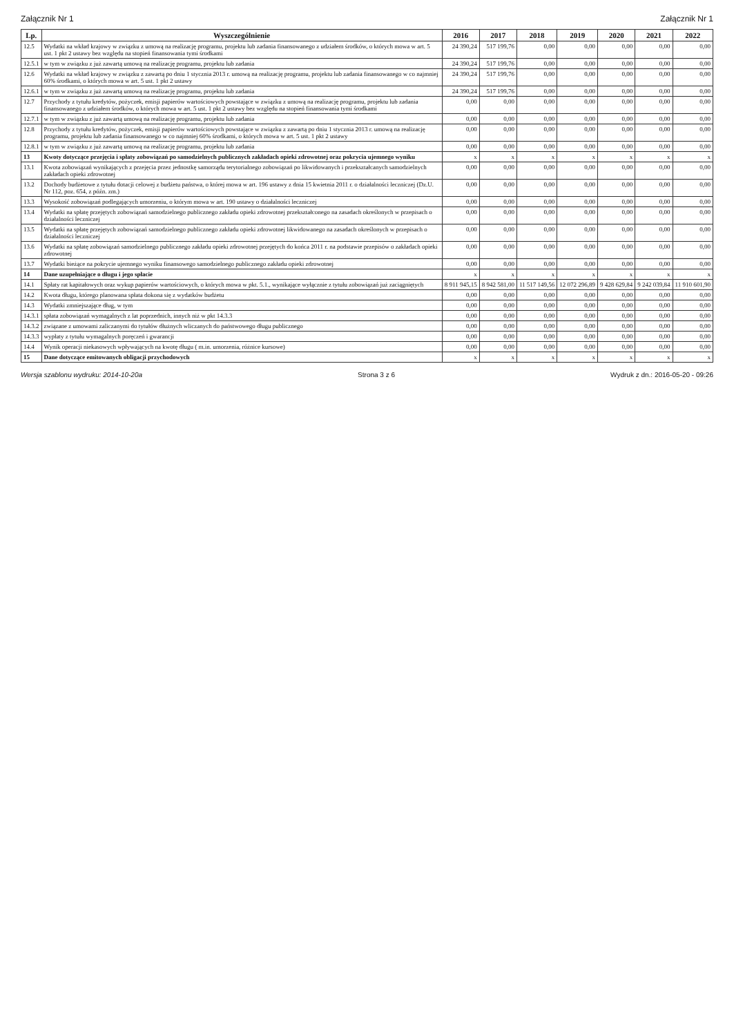Załącznik Nr 1 Załącznik Nr 1
| Lp. | Wyszczególnienie | 2016 | 2017 | 2018 | 2019 | 2020 | 2021 | 2022 |
| --- | --- | --- | --- | --- | --- | --- | --- | --- |
| 12.5 | Wydatki na wkład krajowy w związku z umową na realizację programu, projektu lub zadania finansowanego z udziałem środków, o których mowa w art. 5 ust. 1 pkt 2 ustawy bez względu na stopień finansowania tymi środkami | 24 390,24 | 517 199,76 | 0,00 | 0,00 | 0,00 | 0,00 | 0,00 |
| 12.5.1 | w tym w związku z już zawartą umową na realizację programu, projektu lub zadania | 24 390,24 | 517 199,76 | 0,00 | 0,00 | 0,00 | 0,00 | 0,00 |
| 12.6 | Wydatki na wkład krajowy w związku z zawartą po dniu 1 stycznia 2013 r. umową na realizację programu, projektu lub zadania finansowanego w co najmniej 60% środkami, o których mowa w art. 5 ust. 1 pkt 2 ustawy | 24 390,24 | 517 199,76 | 0,00 | 0,00 | 0,00 | 0,00 | 0,00 |
| 12.6.1 | w tym w związku z już zawartą umową na realizację programu, projektu lub zadania | 24 390,24 | 517 199,76 | 0,00 | 0,00 | 0,00 | 0,00 | 0,00 |
| 12.7 | Przychody z tytułu kredytów, pożyczek, emisji papierów wartościowych powstające w związku z umową na realizację programu, projektu lub zadania finansowanego z udziałem środków, o których mowa w art. 5 ust. 1 pkt 2 ustawy bez względu na stopień finansowania tymi środkami | 0,00 | 0,00 | 0,00 | 0,00 | 0,00 | 0,00 | 0,00 |
| 12.7.1 | w tym w związku z już zawartą umową na realizację programu, projektu lub zadania | 0,00 | 0,00 | 0,00 | 0,00 | 0,00 | 0,00 | 0,00 |
| 12.8 | Przychody z tytułu kredytów, pożyczek, emisji papierów wartościowych powstające w związku z zawartą po dniu 1 stycznia 2013 r. umową na realizację programu, projektu lub zadania finansowanego w co najmniej 60% środkami, o których mowa w art. 5 ust. 1 pkt 2 ustawy | 0,00 | 0,00 | 0,00 | 0,00 | 0,00 | 0,00 | 0,00 |
| 12.8.1 | w tym w związku z już zawartą umową na realizację programu, projektu lub zadania | 0,00 | 0,00 | 0,00 | 0,00 | 0,00 | 0,00 | 0,00 |
| 13 | Kwoty dotyczące przejęcia i spłaty zobowiązań po samodzielnych publicznych zakładach opieki zdrowotnej oraz pokrycia ujemnego wyniku | x | x | x | x | x | x | x |
| 13.1 | Kwota zobowiązań wynikających z przejęcia przez jednostkę samorządu terytorialnego zobowiązań po likwidowanych i przekształcanych samodzielnych zakładach opieki zdrowotnej | 0,00 | 0,00 | 0,00 | 0,00 | 0,00 | 0,00 | 0,00 |
| 13.2 | Dochody budżetowe z tytułu dotacji celowej z budżetu państwa, o której mowa w art. 196 ustawy z dnia 15 kwietnia 2011 r. o działalności leczniczej (Dz.U. Nr 112, poz. 654, z późn. zm.) | 0,00 | 0,00 | 0,00 | 0,00 | 0,00 | 0,00 | 0,00 |
| 13.3 | Wysokość zobowiązań podlegających umorzeniu, o którym mowa w art. 190 ustawy o działalności leczniczej | 0,00 | 0,00 | 0,00 | 0,00 | 0,00 | 0,00 | 0,00 |
| 13.4 | Wydatki na spłatę przejętych zobowiązań samodzielnego publicznego zakładu opieki zdrowotnej przekształconego na zasadach określonych w przepisach o działalności leczniczej | 0,00 | 0,00 | 0,00 | 0,00 | 0,00 | 0,00 | 0,00 |
| 13.5 | Wydatki na spłatę przejętych zobowiązań samodzielnego publicznego zakładu opieki zdrowotnej likwidowanego na zasadach określonych w przepisach o działalności leczniczej | 0,00 | 0,00 | 0,00 | 0,00 | 0,00 | 0,00 | 0,00 |
| 13.6 | Wydatki na spłatę zobowiązań samodzielnego publicznego zakładu opieki zdrowotnej przejętych do końca 2011 r. na podstawie przepisów o zakładach opieki zdrowotnej | 0,00 | 0,00 | 0,00 | 0,00 | 0,00 | 0,00 | 0,00 |
| 13.7 | Wydatki bieżące na pokrycie ujemnego wyniku finansowego samodzielnego publicznego zakładu opieki zdrowotnej | 0,00 | 0,00 | 0,00 | 0,00 | 0,00 | 0,00 | 0,00 |
| 14 | Dane uzupełniające o długu i jego spłacie | x | x | x | x | x | x | x |
| 14.1 | Spłaty rat kapitałowych oraz wykup papierów wartościowych, o których mowa w pkt. 5.1., wynikające wyłącznie z tytułu zobowiązań już zaciągniętych | 8 911 945,15 | 8 942 581,00 | 11 517 149,56 | 12 072 296,89 | 9 428 629,84 | 9 242 039,84 | 11 910 601,90 |
| 14.2 | Kwota długu, którego planowana spłata dokona się z wydatków budżetu | 0,00 | 0,00 | 0,00 | 0,00 | 0,00 | 0,00 | 0,00 |
| 14.3 | Wydatki zmniejszające dług, w tym | 0,00 | 0,00 | 0,00 | 0,00 | 0,00 | 0,00 | 0,00 |
| 14.3.1 | spłata zobowiązań wymagalnych z lat poprzednich, innych niż w pkt 14.3.3 | 0,00 | 0,00 | 0,00 | 0,00 | 0,00 | 0,00 | 0,00 |
| 14.3.2 | związane z umowami zaliczanymi do tytułów dłużnych wliczanych do państwowego długu publicznego | 0,00 | 0,00 | 0,00 | 0,00 | 0,00 | 0,00 | 0,00 |
| 14.3.3 | wypłaty z tytułu wymagalnych poręczeń i gwarancji | 0,00 | 0,00 | 0,00 | 0,00 | 0,00 | 0,00 | 0,00 |
| 14.4 | Wynik operacji niekasowych wpływających na kwotę długu ( m.in. umorzenia, różnice kursowe) | 0,00 | 0,00 | 0,00 | 0,00 | 0,00 | 0,00 | 0,00 |
| 15 | Dane dotyczące emitowanych obligacji przychodowych | x | x | x | x | x | x | x |
Wersja szablonu wydruku: 2014-10-20a Strona 3 z 6 Wydruk z dn.: 2016-05-20 - 09:26